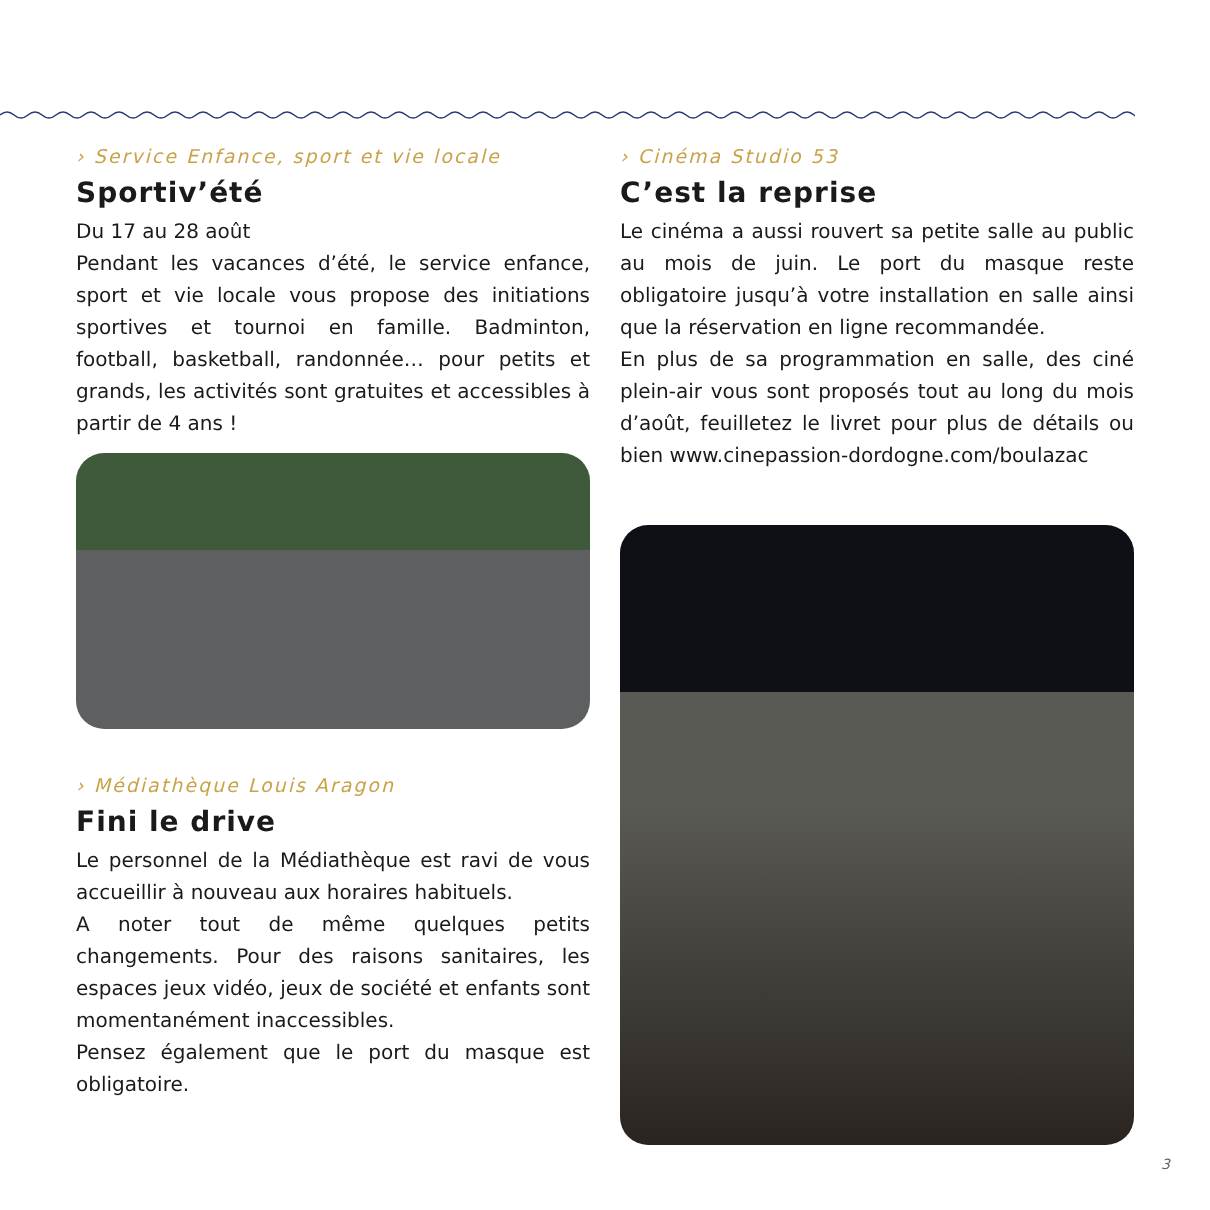› Service Enfance, sport et vie locale
Sportiv’été
Du 17 au 28 août
Pendant les vacances d’été, le service enfance, sport et vie locale vous propose des initiations sportives et tournoi en famille. Badminton, football, basketball, randonnée… pour petits et grands, les activités sont gratuites et accessibles à partir de 4 ans !
› Médiathèque Louis Aragon
Fini le drive
Le personnel de la Médiathèque est ravi de vous accueillir à nouveau aux horaires habituels.
A noter tout de même quelques petits changements. Pour des raisons sanitaires, les espaces jeux vidéo, jeux de société et enfants sont momentanément inaccessibles.
Pensez également que le port du masque est obligatoire.
› Cinéma Studio 53
C’est la reprise
Le cinéma a aussi rouvert sa petite salle au public au mois de juin. Le port du masque reste obligatoire jusqu’à votre installation en salle ainsi que la réservation en ligne recommandée.
En plus de sa programmation en salle, des ciné plein-air vous sont proposés tout au long du mois d’août, feuilletez le livret pour plus de détails ou bien www.cinepassion-dordogne.com/boulazac
3